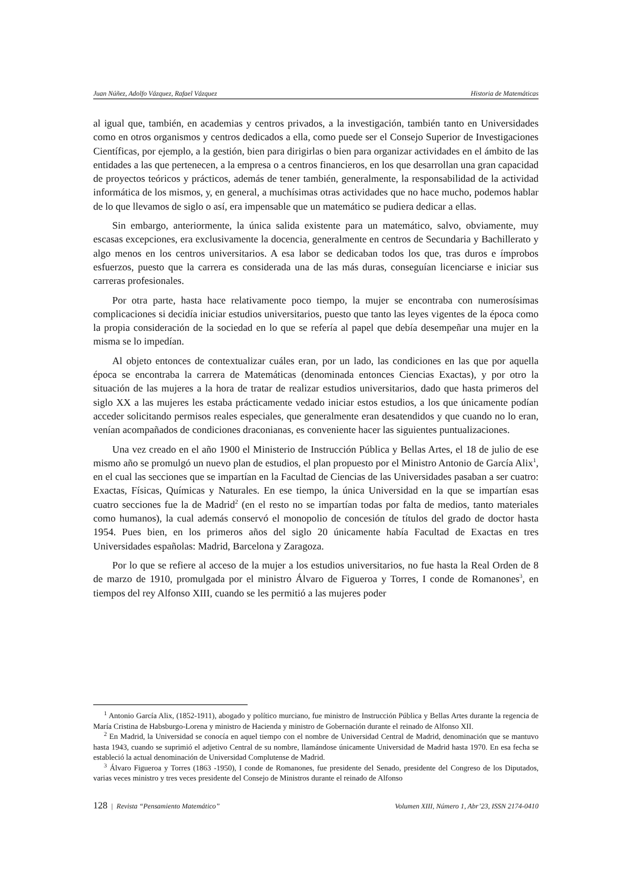Juan Núñez, Adolfo Vázquez, Rafael Vázquez Historia de Matemáticas
al igual que, también, en academias y centros privados, a la investigación, también tanto en Universidades como en otros organismos y centros dedicados a ella, como puede ser el Consejo Superior de Investigaciones Científicas, por ejemplo, a la gestión, bien para dirigirlas o bien para organizar actividades en el ámbito de las entidades a las que pertenecen, a la empresa o a centros financieros, en los que desarrollan una gran capacidad de proyectos teóricos y prácticos, además de tener también, generalmente, la responsabilidad de la actividad informática de los mismos, y, en general, a muchísimas otras actividades que no hace mucho, podemos hablar de lo que llevamos de siglo o así, era impensable que un matemático se pudiera dedicar a ellas.
Sin embargo, anteriormente, la única salida existente para un matemático, salvo, obviamente, muy escasas excepciones, era exclusivamente la docencia, generalmente en centros de Secundaria y Bachillerato y algo menos en los centros universitarios. A esa labor se dedicaban todos los que, tras duros e ímprobos esfuerzos, puesto que la carrera es considerada una de las más duras, conseguían licenciarse e iniciar sus carreras profesionales.
Por otra parte, hasta hace relativamente poco tiempo, la mujer se encontraba con numerosísimas complicaciones si decidía iniciar estudios universitarios, puesto que tanto las leyes vigentes de la época como la propia consideración de la sociedad en lo que se refería al papel que debía desempeñar una mujer en la misma se lo impedían.
Al objeto entonces de contextualizar cuáles eran, por un lado, las condiciones en las que por aquella época se encontraba la carrera de Matemáticas (denominada entonces Ciencias Exactas), y por otro la situación de las mujeres a la hora de tratar de realizar estudios universitarios, dado que hasta primeros del siglo XX a las mujeres les estaba prácticamente vedado iniciar estos estudios, a los que únicamente podían acceder solicitando permisos reales especiales, que generalmente eran desatendidos y que cuando no lo eran, venían acompañados de condiciones draconianas, es conveniente hacer las siguientes puntualizaciones.
Una vez creado en el año 1900 el Ministerio de Instrucción Pública y Bellas Artes, el 18 de julio de ese mismo año se promulgó un nuevo plan de estudios, el plan propuesto por el Ministro Antonio de García Alix<sup>1</sup>, en el cual las secciones que se impartían en la Facultad de Ciencias de las Universidades pasaban a ser cuatro: Exactas, Físicas, Químicas y Naturales. En ese tiempo, la única Universidad en la que se impartían esas cuatro secciones fue la de Madrid<sup>2</sup> (en el resto no se impartían todas por falta de medios, tanto materiales como humanos), la cual además conservó el monopolio de concesión de títulos del grado de doctor hasta 1954. Pues bien, en los primeros años del siglo 20 únicamente había Facultad de Exactas en tres Universidades españolas: Madrid, Barcelona y Zaragoza.
Por lo que se refiere al acceso de la mujer a los estudios universitarios, no fue hasta la Real Orden de 8 de marzo de 1910, promulgada por el ministro Álvaro de Figueroa y Torres, I conde de Romanones<sup>3</sup>, en tiempos del rey Alfonso XIII, cuando se les permitió a las mujeres poder
<sup>1</sup> Antonio García Alix, (1852-1911), abogado y político murciano, fue ministro de Instrucción Pública y Bellas Artes durante la regencia de María Cristina de Habsburgo-Lorena y ministro de Hacienda y ministro de Gobernación durante el reinado de Alfonso XII.
<sup>2</sup> En Madrid, la Universidad se conocía en aquel tiempo con el nombre de Universidad Central de Madrid, denominación que se mantuvo hasta 1943, cuando se suprimió el adjetivo Central de su nombre, llamándose únicamente Universidad de Madrid hasta 1970. En esa fecha se estableció la actual denominación de Universidad Complutense de Madrid.
<sup>3</sup> Álvaro Figueroa y Torres (1863 -1950), I conde de Romanones, fue presidente del Senado, presidente del Congreso de los Diputados, varias veces ministro y tres veces presidente del Consejo de Ministros durante el reinado de Alfonso
128 | Revista “Pensamiento Matemático” Volumen XIII, Número 1, Abr’23, ISSN 2174-0410